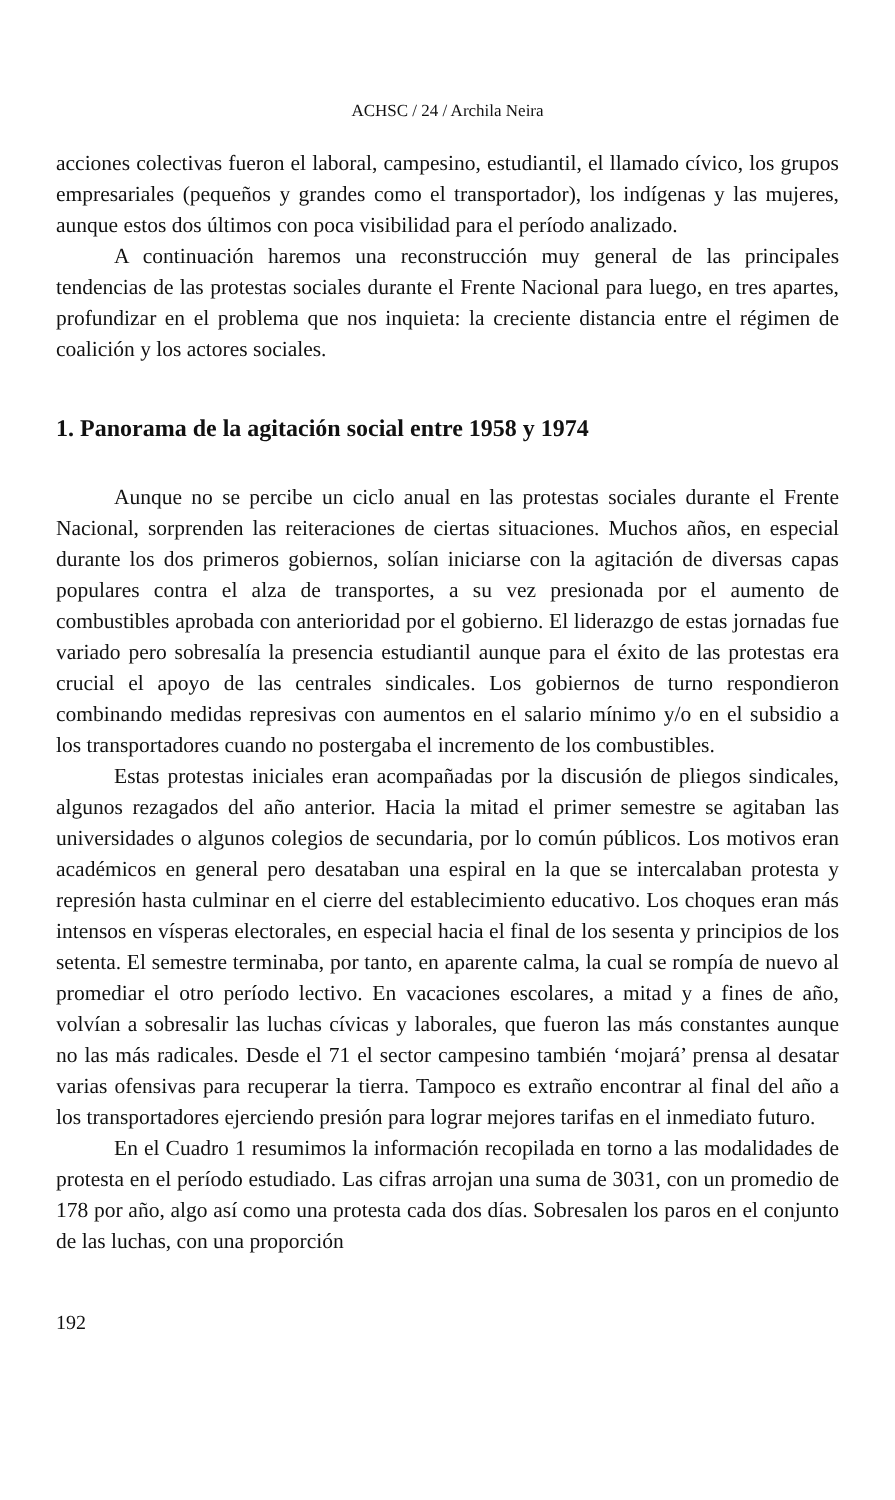ACHSC / 24 / Archila Neira
acciones colectivas fueron el laboral, campesino, estudiantil, el llamado cívico, los grupos empresariales (pequeños y grandes como el transportador), los indígenas y las mujeres, aunque estos dos últimos con poca visibilidad para el período analizado.
A continuación haremos una reconstrucción muy general de las principales tendencias de las protestas sociales durante el Frente Nacional para luego, en tres apartes, profundizar en el problema que nos inquieta: la creciente distancia entre el régimen de coalición y los actores sociales.
1. Panorama de la agitación social entre 1958 y 1974
Aunque no se percibe un ciclo anual en las protestas sociales durante el Frente Nacional, sorprenden las reiteraciones de ciertas situaciones. Muchos años, en especial durante los dos primeros gobiernos, solían iniciarse con la agitación de diversas capas populares contra el alza de transportes, a su vez presionada por el aumento de combustibles aprobada con anterioridad por el gobierno. El liderazgo de estas jornadas fue variado pero sobresalía la presencia estudiantil aunque para el éxito de las protestas era crucial el apoyo de las centrales sindicales. Los gobiernos de turno respondieron combinando medidas represivas con aumentos en el salario mínimo y/o en el subsidio a los transportadores cuando no postergaba el incremento de los combustibles.
Estas protestas iniciales eran acompañadas por la discusión de pliegos sindicales, algunos rezagados del año anterior. Hacia la mitad el primer semestre se agitaban las universidades o algunos colegios de secundaria, por lo común públicos. Los motivos eran académicos en general pero desataban una espiral en la que se intercalaban protesta y represión hasta culminar en el cierre del establecimiento educativo. Los choques eran más intensos en vísperas electorales, en especial hacia el final de los sesenta y principios de los setenta. El semestre terminaba, por tanto, en aparente calma, la cual se rompía de nuevo al promediar el otro período lectivo. En vacaciones escolares, a mitad y a fines de año, volvían a sobresalir las luchas cívicas y laborales, que fueron las más constantes aunque no las más radicales. Desde el 71 el sector campesino también ‘mojará’ prensa al desatar varias ofensivas para recuperar la tierra. Tampoco es extraño encontrar al final del año a los transportadores ejerciendo presión para lograr mejores tarifas en el inmediato futuro.
En el Cuadro 1 resumimos la información recopilada en torno a las modalidades de protesta en el período estudiado. Las cifras arrojan una suma de 3031, con un promedio de 178 por año, algo así como una protesta cada dos días. Sobresalen los paros en el conjunto de las luchas, con una proporción
192